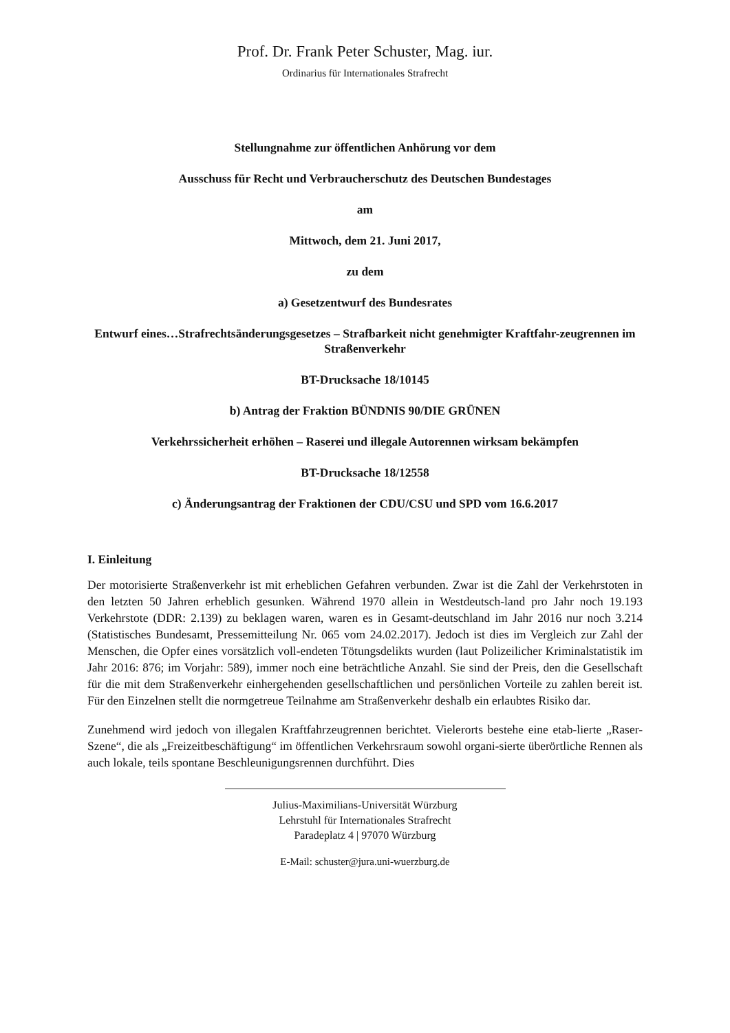Prof. Dr. Frank Peter Schuster, Mag. iur.
Ordinarius für Internationales Strafrecht
Stellungnahme zur öffentlichen Anhörung vor dem
Ausschuss für Recht und Verbraucherschutz des Deutschen Bundestages
am
Mittwoch, dem 21. Juni 2017,
zu dem
a) Gesetzentwurf des Bundesrates
Entwurf eines…Strafrechtsänderungsgesetzes – Strafbarkeit nicht genehmigter Kraftfahr-zeugrennen im Straßenverkehr
BT-Drucksache 18/10145
b) Antrag der Fraktion BÜNDNIS 90/DIE GRÜNEN
Verkehrssicherheit erhöhen – Raserei und illegale Autorennen wirksam bekämpfen
BT-Drucksache 18/12558
c) Änderungsantrag der Fraktionen der CDU/CSU und SPD vom 16.6.2017
I. Einleitung
Der motorisierte Straßenverkehr ist mit erheblichen Gefahren verbunden. Zwar ist die Zahl der Verkehrstoten in den letzten 50 Jahren erheblich gesunken. Während 1970 allein in Westdeutsch-land pro Jahr noch 19.193 Verkehrstote (DDR: 2.139) zu beklagen waren, waren es in Gesamt-deutschland im Jahr 2016 nur noch 3.214 (Statistisches Bundesamt, Pressemitteilung Nr. 065 vom 24.02.2017). Jedoch ist dies im Vergleich zur Zahl der Menschen, die Opfer eines vorsätzlich voll-endeten Tötungsdelikts wurden (laut Polizeilicher Kriminalstatistik im Jahr 2016: 876; im Vorjahr: 589), immer noch eine beträchtliche Anzahl. Sie sind der Preis, den die Gesellschaft für die mit dem Straßenverkehr einhergehenden gesellschaftlichen und persönlichen Vorteile zu zahlen bereit ist. Für den Einzelnen stellt die normgetreue Teilnahme am Straßenverkehr deshalb ein erlaubtes Risiko dar.
Zunehmend wird jedoch von illegalen Kraftfahrzeugrennen berichtet. Vielerorts bestehe eine etab-lierte „Raser-Szene“, die als „Freizeitbeschäftigung“ im öffentlichen Verkehrsraum sowohl organi-sierte überörtliche Rennen als auch lokale, teils spontane Beschleunigungsrennen durchführt. Dies
Julius-Maximilians-Universität Würzburg
Lehrstuhl für Internationales Strafrecht
Paradeplatz 4 | 97070 Würzburg
E-Mail: schuster@jura.uni-wuerzburg.de